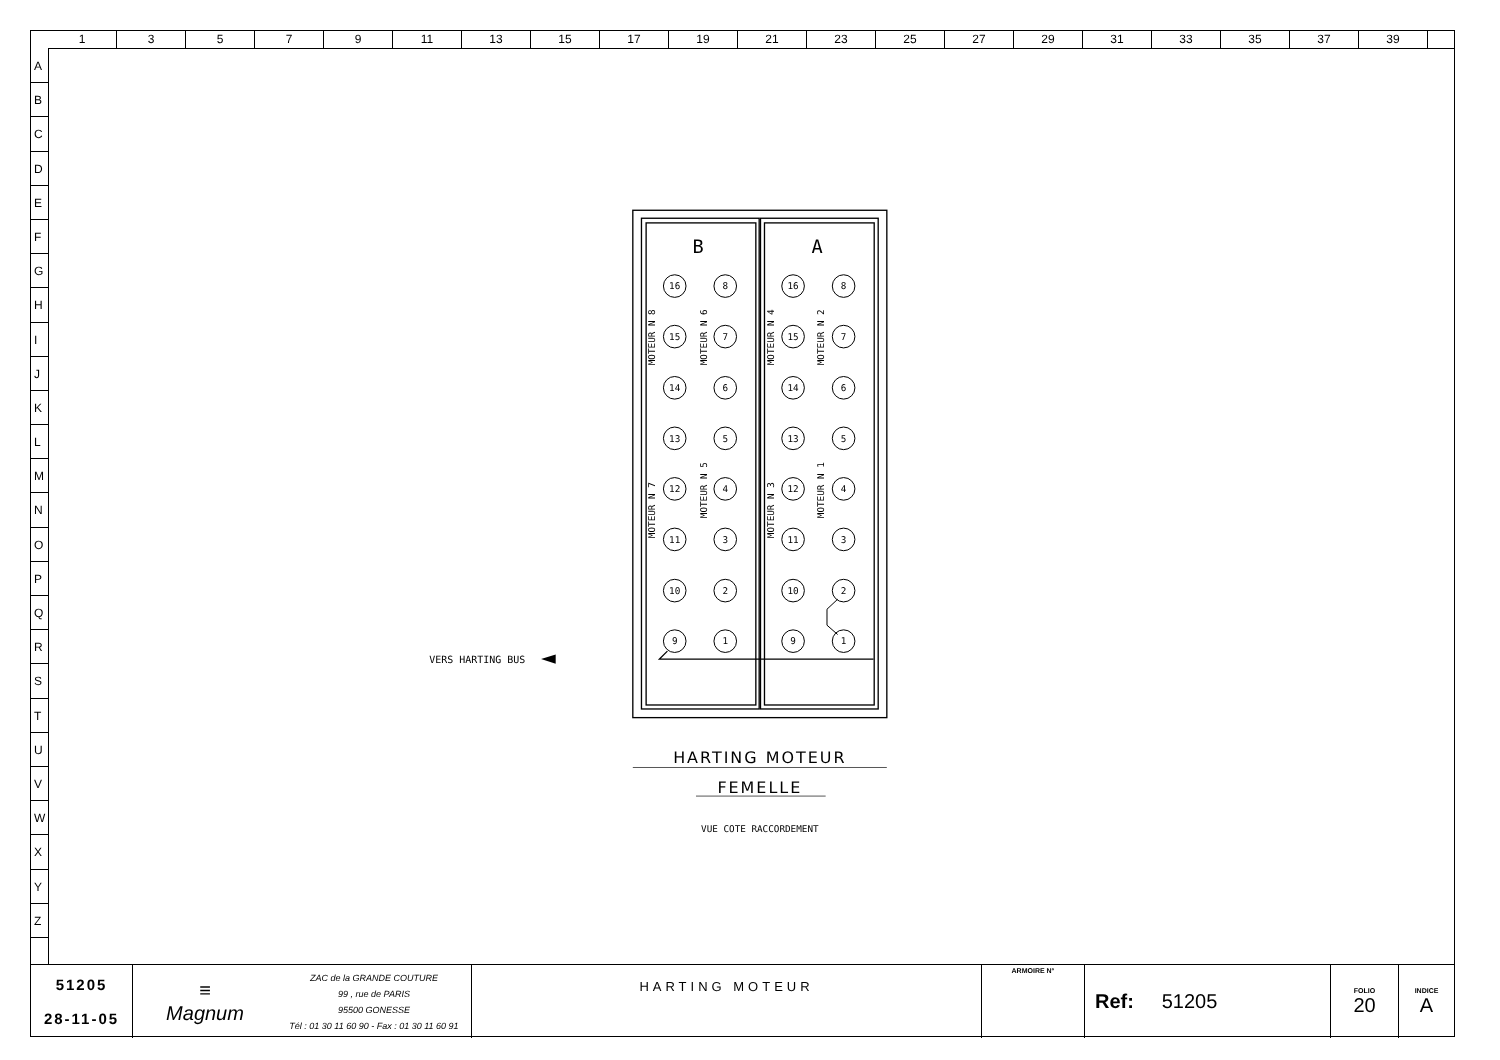1 3 5 7 9 11 13 15 17 19 21 23 25 27 29 31 33 35 37 39
A
B
C
D
E
F
G
H
I
J
K
L
M
N
O
P
Q
R
S
T
U
V
W
X
Y
Z
B
A
16
8
16
8
15
7
15
7
14
6
14
6
13
5
13
5
12
4
12
4
11
3
11
3
10
2
10
2
9
1
9
1
MOTEUR N 8
MOTEUR N 6
MOTEUR N 4
MOTEUR N 2
MOTEUR N 7
MOTEUR N 5
MOTEUR N 3
MOTEUR N 1
VERS HARTING BUS
HARTING MOTEUR
FEMELLE
VUE COTE RACCORDEMENT
| 51205 28-11-05 | ≡ Magnum | ZAC de la GRANDE COUTURE 99 , rue de PARIS 95500 GONESSE Tél : 01 30 11 60 90 - Fax : 01 30 11 60 91 | HARTING MOTEUR | ARMOIRE N° | Ref: 51205 | FOLIO 20 | INDICE A |